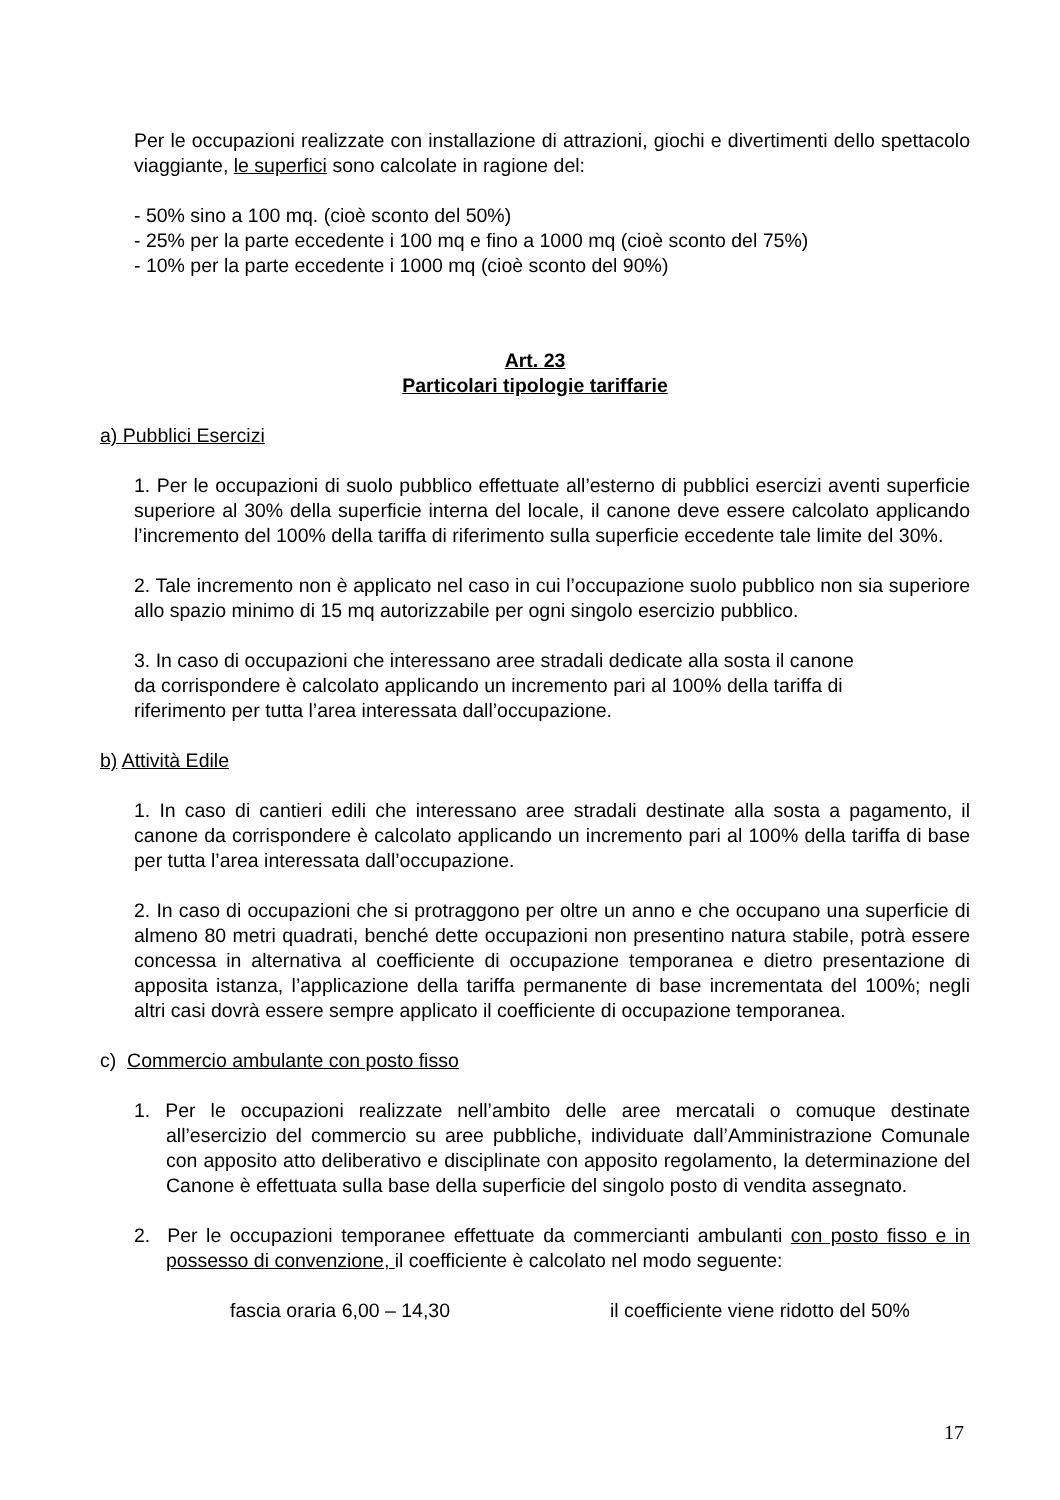Per le occupazioni realizzate con installazione di attrazioni, giochi e divertimenti dello spettacolo viaggiante, le superfici sono calcolate in ragione del:
- 50% sino a 100 mq. (cioè sconto del 50%)
- 25% per la parte eccedente i 100 mq e fino a 1000 mq (cioè sconto del 75%)
- 10% per la parte eccedente i 1000 mq (cioè sconto del 90%)
Art. 23
Particolari tipologie tariffarie
a) Pubblici Esercizi
1. Per le occupazioni di suolo pubblico effettuate all’esterno di pubblici esercizi aventi superficie superiore al 30% della superficie interna del locale, il canone deve essere calcolato applicando l’incremento del 100% della tariffa di riferimento sulla superficie eccedente tale limite del 30%.
2. Tale incremento non è applicato nel caso in cui l’occupazione suolo pubblico non sia superiore allo spazio minimo di 15 mq autorizzabile per ogni singolo esercizio pubblico.
3. In caso di occupazioni che interessano aree stradali dedicate alla sosta il canone
da corrispondere è calcolato applicando un incremento pari al 100% della tariffa di
riferimento per tutta l’area interessata dall’occupazione.
b) Attività Edile
1. In caso di cantieri edili che interessano aree stradali destinate alla sosta a pagamento, il canone da corrispondere è calcolato applicando un incremento pari al 100% della tariffa di base per tutta l’area interessata dall’occupazione.
2. In caso di occupazioni che si protraggono per oltre un anno e che occupano una superficie di almeno 80 metri quadrati, benché dette occupazioni non presentino natura stabile, potrà essere concessa in alternativa al coefficiente di occupazione temporanea e dietro presentazione di apposita istanza, l’applicazione della tariffa permanente di base incrementata del 100%; negli altri casi dovrà essere sempre applicato il coefficiente di occupazione temporanea.
c) Commercio ambulante con posto fisso
1. Per le occupazioni realizzate nell’ambito delle aree mercatali o comuque destinate all’esercizio del commercio su aree pubbliche, individuate dall’Amministrazione Comunale con apposito atto deliberativo e disciplinate con apposito regolamento, la determinazione del Canone è effettuata sulla base della superficie del singolo posto di vendita assegnato.
2. Per le occupazioni temporanee effettuate da commercianti ambulanti con posto fisso e in possesso di convenzione, il coefficiente è calcolato nel modo seguente:
fascia oraria 6,00 – 14,30 il coefficiente viene ridotto del 50%
17